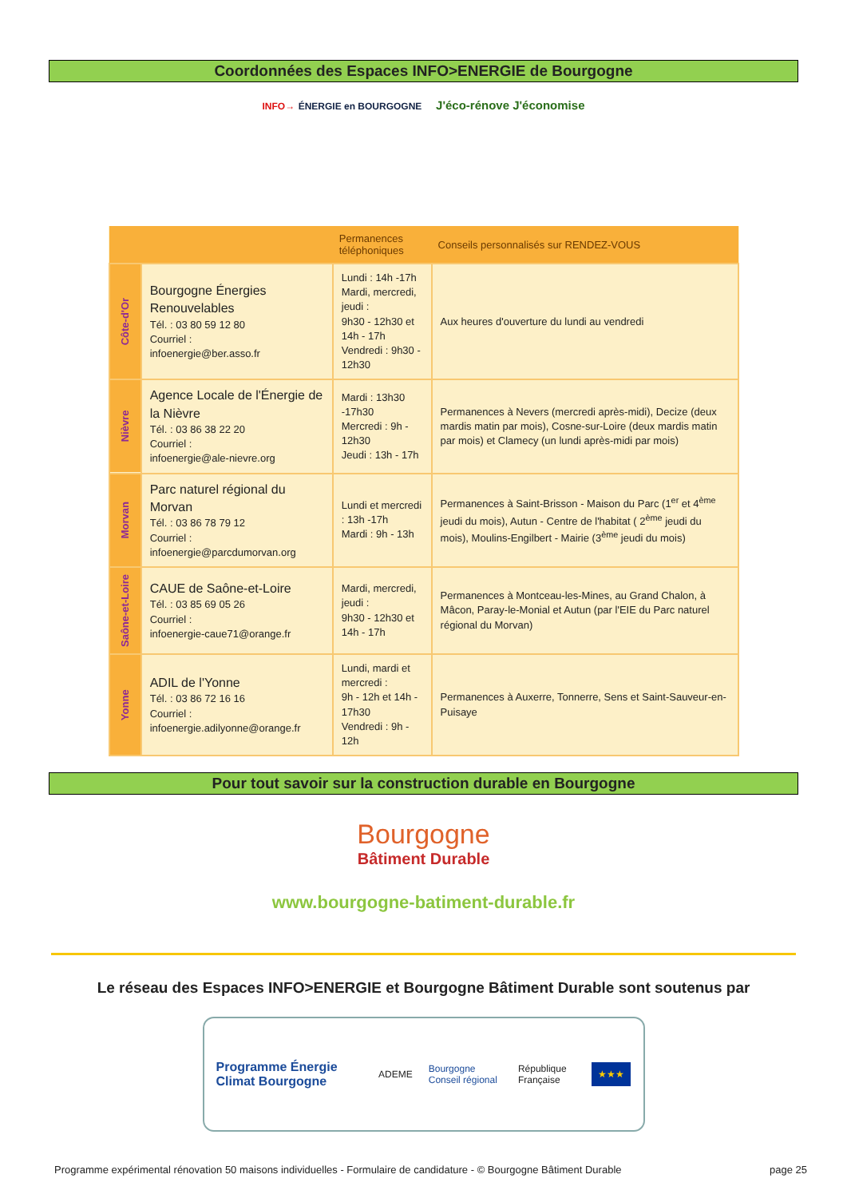Coordonnées des Espaces INFO>ENERGIE de Bourgogne
INFO→ ÉNERGIE en BOURGOGNE J'éco-rénove J'économise
| | | Permanences téléphoniques | Conseils personnalisés sur RENDEZ-VOUS |
| --- | --- | --- | --- |
| Côte-d'Or | Bourgogne Énergies Renouvelables Tél. : 03 80 59 12 80 Courriel : infoenergie@ber.asso.fr | Lundi : 14h -17h Mardi, mercredi, jeudi : 9h30 - 12h30 et 14h - 17h Vendredi : 9h30 - 12h30 | Aux heures d'ouverture du lundi au vendredi |
| Nièvre | Agence Locale de l'Énergie de la Nièvre Tél. : 03 86 38 22 20 Courriel : infoenergie@ale-nievre.org | Mardi : 13h30 -17h30 Mercredi : 9h - 12h30 Jeudi : 13h - 17h | Permanences à Nevers (mercredi après-midi), Decize (deux mardis matin par mois), Cosne-sur-Loire (deux mardis matin par mois) et Clamecy (un lundi après-midi par mois) |
| Morvan | Parc naturel régional du Morvan Tél. : 03 86 78 79 12 Courriel : infoenergie@parcdumorvan.org | Lundi et mercredi : 13h -17h Mardi : 9h - 13h | Permanences à Saint-Brisson - Maison du Parc (1<sup>er</sup> et 4<sup>ème</sup> jeudi du mois), Autun - Centre de l'habitat ( 2<sup>ème</sup> jeudi du mois), Moulins-Engilbert - Mairie (3<sup>ème</sup> jeudi du mois) |
| Saône-et-Loire | CAUE de Saône-et-Loire Tél. : 03 85 69 05 26 Courriel : infoenergie-caue71@orange.fr | Mardi, mercredi, jeudi : 9h30 - 12h30 et 14h - 17h | Permanences à Montceau-les-Mines, au Grand Chalon, à Mâcon, Paray-le-Monial et Autun (par l'EIE du Parc naturel régional du Morvan) |
| Yonne | ADIL de l'Yonne Tél. : 03 86 72 16 16 Courriel : infoenergie.adilyonne@orange.fr | Lundi, mardi et mercredi : 9h - 12h et 14h - 17h30 Vendredi : 9h - 12h | Permanences à Auxerre, Tonnerre, Sens et Saint-Sauveur-en-Puisaye |
Pour tout savoir sur la construction durable en Bourgogne
Bourgogne
Bâtiment Durable
www.bourgogne-batiment-durable.fr
Le réseau des Espaces INFO>ENERGIE et Bourgogne Bâtiment Durable sont soutenus par
Programme Énergie Climat Bourgogne ADEME Bourgogne Conseil régional République Française ★★★
Programme expérimental rénovation 50 maisons individuelles - Formulaire de candidature - © Bourgogne Bâtiment Durable page 25